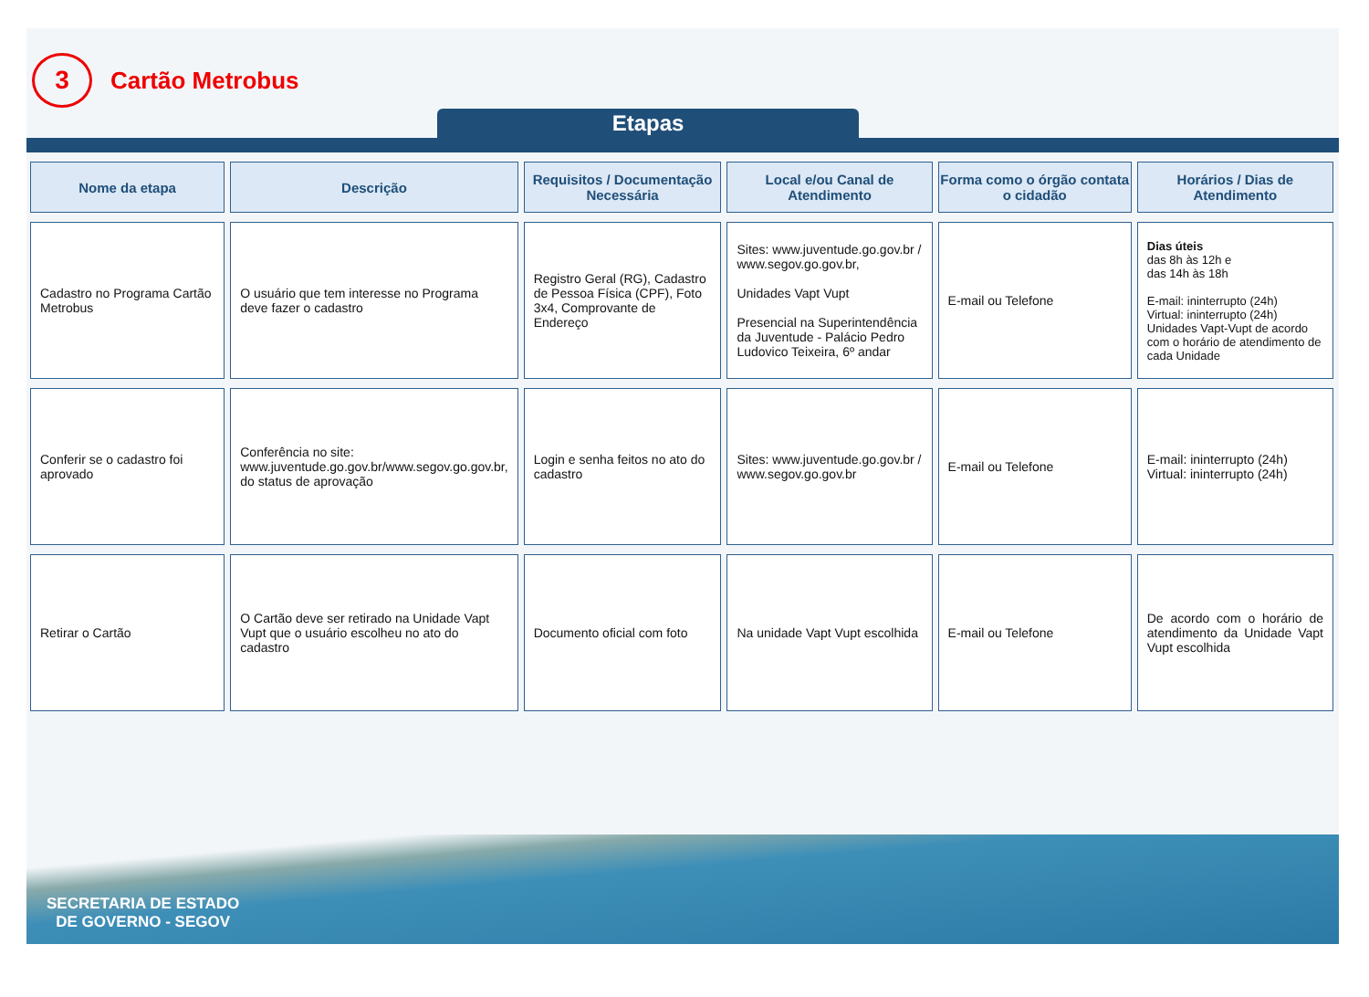3
Cartão Metrobus
Etapas
| Nome da etapa | Descrição | Requisitos / Documentação Necessária | Local e/ou Canal de Atendimento | Forma como o órgão contata o cidadão | Horários / Dias de Atendimento |
| --- | --- | --- | --- | --- | --- |
| Cadastro no Programa Cartão Metrobus | O usuário que tem interesse no Programa deve fazer o cadastro | Registro Geral (RG), Cadastro de Pessoa Física (CPF), Foto 3x4, Comprovante de Endereço | Sites: www.juventude.go.gov.br / www.segov.go.gov.br, Unidades Vapt Vupt Presencial na Superintendência da Juventude - Palácio Pedro Ludovico Teixeira, 6º andar | E-mail ou Telefone | Dias úteis das 8h às 12h e das 14h às 18h E-mail: ininterrupto (24h) Virtual: ininterrupto (24h) Unidades Vapt-Vupt de acordo com o horário de atendimento de cada Unidade |
| Conferir se o cadastro foi aprovado | Conferência no site: www.juventude.go.gov.br/www.segov.go.gov.br, do status de aprovação | Login e senha feitos no ato do cadastro | Sites: www.juventude.go.gov.br / www.segov.go.gov.br | E-mail ou Telefone | E-mail: ininterrupto (24h) Virtual: ininterrupto (24h) |
| Retirar o Cartão | O Cartão deve ser retirado na Unidade Vapt Vupt que o usuário escolheu no ato do cadastro | Documento oficial com foto | Na unidade Vapt Vupt escolhida | E-mail ou Telefone | De acordo com o horário de atendimento da Unidade Vapt Vupt escolhida |
SECRETARIA DE ESTADO
DE GOVERNO - SEGOV